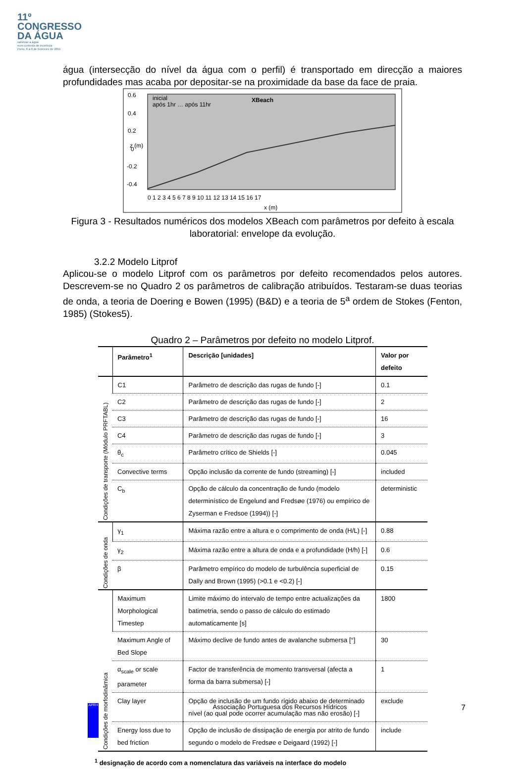11º
CONGRESSO
DA ÁGUA
valorizar a água
num contexto de incerteza
Porto, 6 a 8 de fevereiro de 2011
água (intersecção do nível da água com o perfil) é transportado em direcção a maiores profundidades mas acaba por depositar-se na proximidade da base da face de praia.
XBeach
inicial
após 1hr … após 11hr
0.6
0.4
0.2
0
-0.2
-0.4
0 1 2 3 4 5 6 7 8 9 10 11 12 13 14 15 16 17
x (m)
z (m)
Figura 3 - Resultados numéricos dos modelos XBeach com parâmetros por defeito à escala laboratorial: envelope da evolução.
3.2.2 Modelo Litprof
Aplicou-se o modelo Litprof com os parâmetros por defeito recomendados pelos autores. Descrevem-se no Quadro 2 os parâmetros de calibração atribuídos. Testaram-se duas teorias de onda, a teoria de Doering e Bowen (1995) (B&D) e a teoria de 5<sup>a</sup> ordem de Stokes (Fenton, 1985) (Stokes5).
Quadro 2 – Parâmetros por defeito no modelo Litprof.
| | Parâmetro<sup>1</sup> | Descrição [unidades] | Valor por defeito |
| --- | --- | --- | --- |
| Condições de transporte (Módulo PRFTABL) | C1 | Parâmetro de descrição das rugas de fundo [-] | 0.1 |
| | C2 | Parâmetro de descrição das rugas de fundo [-] | 2 |
| | C3 | Parâmetro de descrição das rugas de fundo [-] | 16 |
| | C4 | Parâmetro de descrição das rugas de fundo [-] | 3 |
| | θ<sub>c</sub> | Parâmetro crítico de Shields [-] | 0.045 |
| | Convective terms | Opção inclusão da corrente de fundo (streaming) [-] | included |
| | C<sub>b</sub> | Opção de cálculo da concentração de fundo (modelo determinístico de Engelund and Fredsøe (1976) ou empírico de Zyserman e Fredsoe (1994)) [-] | deterministic |
| Condições de onda | γ<sub>1</sub> | Máxima razão entre a altura e o comprimento de onda (H/L) [-] | 0.88 |
| | γ<sub>2</sub> | Máxima razão entre a altura de onda e a profundidade (H/h) [-] | 0.6 |
| | β | Parâmetro empírico do modelo de turbulência superficial de Dally and Brown (1995) (>0.1 e <0.2) [-] | 0.15 |
| Condições de morfodinâmica | Maximum Morphological Timestep | Limite máximo do intervalo de tempo entre actualizações da batimetria, sendo o passo de cálculo do estimado automaticamente [s] | 1800 |
| | Maximum Angle of Bed Slope | Máximo declive de fundo antes de avalanche submersa [°] | 30 |
| | α<sub>scale</sub> or scale parameter | Factor de transferência de momento transversal (afecta a forma da barra submersa) [-] | 1 |
| | Clay layer | Opção de inclusão de um fundo rígido abaixo de determinado nível (ao qual pode ocorrer acumulação mas não erosão) [-] | exclude |
| | Energy loss due to bed friction | Opção de inclusão de dissipação de energia por atrito de fundo segundo o modelo de Fredsøe e Deigaard (1992) [-] | include |
<sup>1</sup> designação de acordo com a nomenclatura das variáveis na interface do modelo
APRH Associação Portuguesa dos Recursos Hídricos 7